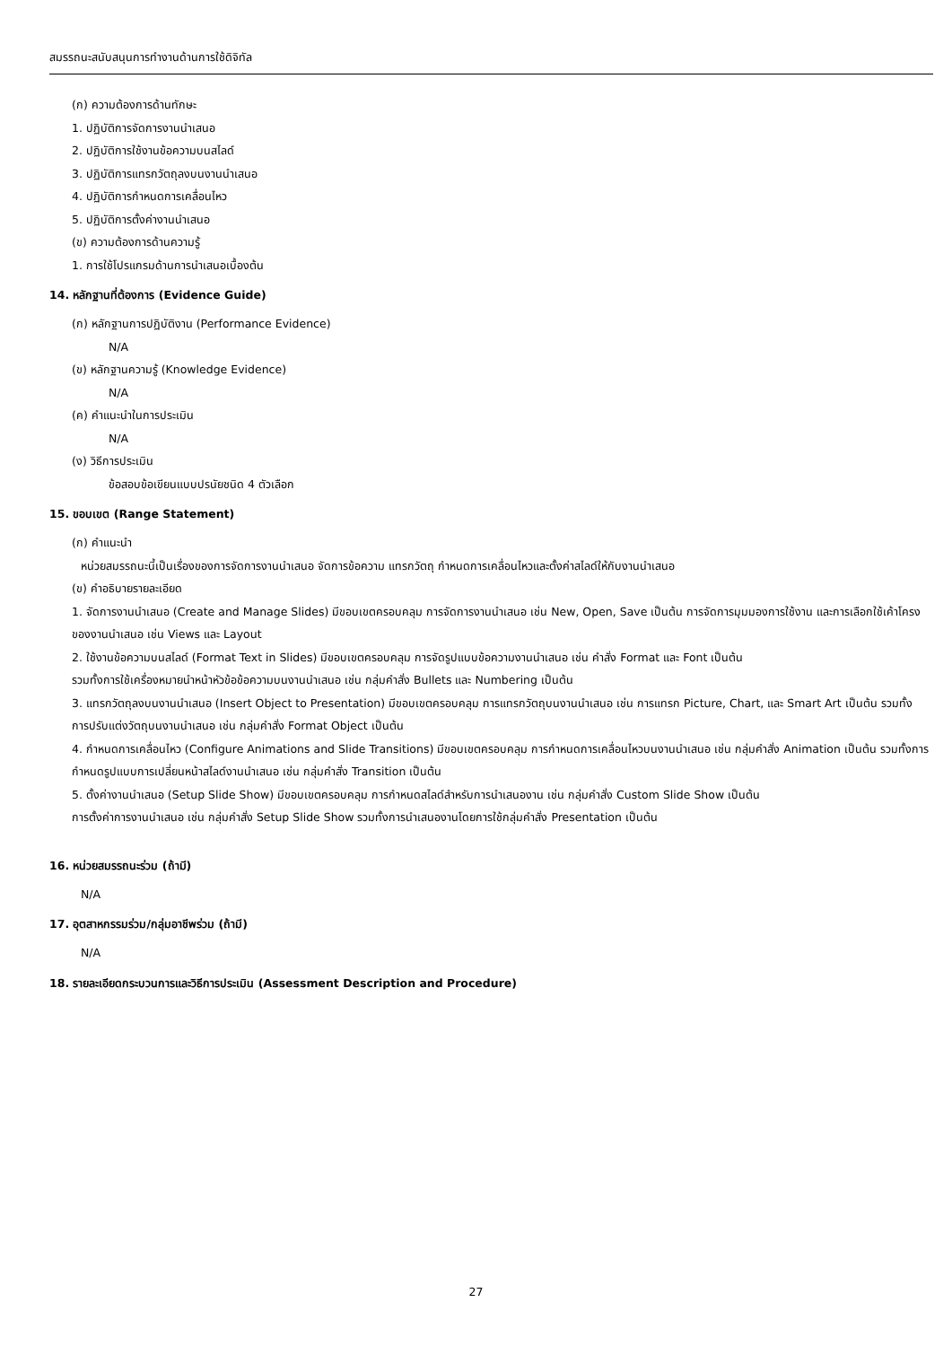สมรรถนะสนับสนุนการทำงานด้านการใช้ดิจิทัล
(ก) ความต้องการด้านทักษะ
1. ปฏิบัติการจัดการงานนำเสนอ
2. ปฏิบัติการใช้งานข้อความบนสไลด์
3. ปฏิบัติการแทรกวัตถุลงบนงานนำเสนอ
4. ปฏิบัติการกำหนดการเคลื่อนไหว
5. ปฏิบัติการตั้งค่างานนำเสนอ
(ข) ความต้องการด้านความรู้
1. การใช้โปรแกรมด้านการนำเสนอเบื้องต้น
14. หลักฐานที่ต้องการ (Evidence Guide)
(ก) หลักฐานการปฏิบัติงาน (Performance Evidence)
N/A
(ข) หลักฐานความรู้ (Knowledge Evidence)
N/A
(ค) คำแนะนำในการประเมิน
N/A
(ง) วิธีการประเมิน
ข้อสอบข้อเขียนแบบปรนัยชนิด 4 ตัวเลือก
15. ขอบเขต (Range Statement)
(ก) คำแนะนำ
หน่วยสมรรถนะนี้เป็นเรื่องของการจัดการงานนำเสนอ จัดการข้อความ แทรกวัตถุ กำหนดการเคลื่อนไหวและตั้งค่าสไลด์ให้กับงานนำเสนอ
(ข) คำอธิบายรายละเอียด
1. จัดการงานนำเสนอ (Create and Manage Slides) มีขอบเขตครอบคลุม การจัดการงานนำเสนอ เช่น New, Open, Save เป็นต้น การจัดการมุมมองการใช้งาน และการเลือกใช้เค้าโครงของงานนำเสนอ เช่น Views และ Layout
2. ใช้งานข้อความบนสไลด์ (Format Text in Slides) มีขอบเขตครอบคลุม การจัดรูปแบบข้อความงานนำเสนอ เช่น คำสั่ง Format และ Font เป็นต้น
รวมทั้งการใช้เครื่องหมายนำหน้าหัวข้อข้อความบนงานนำเสนอ เช่น กลุ่มคำสั่ง Bullets และ Numbering เป็นต้น
3. แทรกวัตถุลงบนงานนำเสนอ (Insert Object to Presentation) มีขอบเขตครอบคลุม การแทรกวัตถุบนงานนำเสนอ เช่น การแทรก Picture, Chart, และ Smart Art เป็นต้น รวมทั้งการปรับแต่งวัตถุบนงานนำเสนอ เช่น กลุ่มคำสั่ง Format Object เป็นต้น
4. กำหนดการเคลื่อนไหว (Configure Animations and Slide Transitions) มีขอบเขตครอบคลุม การกำหนดการเคลื่อนไหวบนงานนำเสนอ เช่น กลุ่มคำสั่ง Animation เป็นต้น รวมทั้งการกำหนดรูปแบบการเปลี่ยนหน้าสไลด์งานนำเสนอ เช่น กลุ่มคำสั่ง Transition เป็นต้น
5. ตั้งค่างานนำเสนอ (Setup Slide Show) มีขอบเขตครอบคลุม การกำหนดสไลด์สำหรับการนำเสนองาน เช่น กลุ่มคำสั่ง Custom Slide Show เป็นต้น
การตั้งค่าการงานนำเสนอ เช่น กลุ่มคำสั่ง Setup Slide Show รวมทั้งการนำเสนองานโดยการใช้กลุ่มคำสั่ง Presentation เป็นต้น
16. หน่วยสมรรถนะร่วม (ถ้ามี)
N/A
17. อุตสาหกรรมร่วม/กลุ่มอาชีพร่วม (ถ้ามี)
N/A
18. รายละเอียดกระบวนการและวิธีการประเมิน (Assessment Description and Procedure)
27